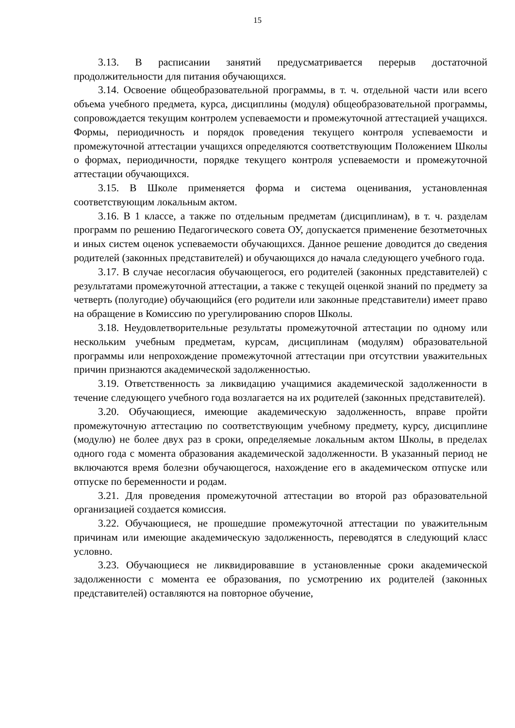15
3.13. В расписании занятий предусматривается перерыв достаточной продолжительности для питания обучающихся.
3.14. Освоение общеобразовательной программы, в т. ч. отдельной части или всего объема учебного предмета, курса, дисциплины (модуля) общеобразовательной программы, сопровождается текущим контролем успеваемости и промежуточной аттестацией учащихся. Формы, периодичность и порядок проведения текущего контроля успеваемости и промежуточной аттестации учащихся определяются соответствующим Положением Школы о формах, периодичности, порядке текущего контроля успеваемости и промежуточной аттестации обучающихся.
3.15. В Школе применяется форма и система оценивания, установленная соответствующим локальным актом.
3.16. В 1 классе, а также по отдельным предметам (дисциплинам), в т. ч. разделам программ по решению Педагогического совета ОУ, допускается применение безотметочных и иных систем оценок успеваемости обучающихся. Данное решение доводится до сведения родителей (законных представителей) и обучающихся до начала следующего учебного года.
3.17. В случае несогласия обучающегося, его родителей (законных представителей) с результатами промежуточной аттестации, а также с текущей оценкой знаний по предмету за четверть (полугодие) обучающийся (его родители или законные представители) имеет право на обращение в Комиссию по урегулированию споров Школы.
3.18. Неудовлетворительные результаты промежуточной аттестации по одному или нескольким учебным предметам, курсам, дисциплинам (модулям) образовательной программы или непрохождение промежуточной аттестации при отсутствии уважительных причин признаются академической задолженностью.
3.19. Ответственность за ликвидацию учащимися академической задолженности в течение следующего учебного года возлагается на их родителей (законных представителей).
3.20. Обучающиеся, имеющие академическую задолженность, вправе пройти промежуточную аттестацию по соответствующим учебному предмету, курсу, дисциплине (модулю) не более двух раз в сроки, определяемые локальным актом Школы, в пределах одного года с момента образования академической задолженности. В указанный период не включаются время болезни обучающегося, нахождение его в академическом отпуске или отпуске по беременности и родам.
3.21. Для проведения промежуточной аттестации во второй раз образовательной организацией создается комиссия.
3.22. Обучающиеся, не прошедшие промежуточной аттестации по уважительным причинам или имеющие академическую задолженность, переводятся в следующий класс условно.
3.23. Обучающиеся не ликвидировавшие в установленные сроки академической задолженности с момента ее образования, по усмотрению их родителей (законных представителей) оставляются на повторное обучение,